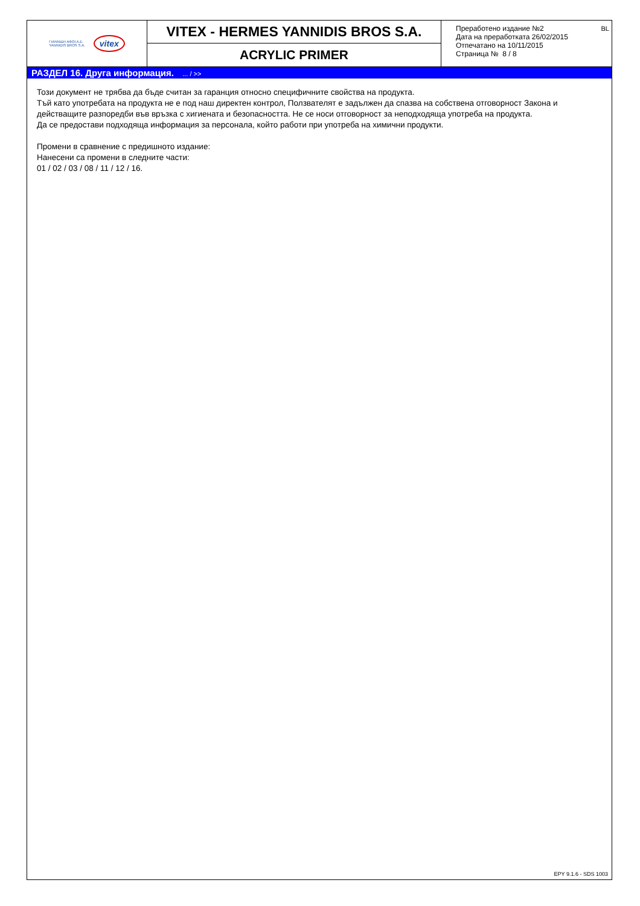ΓΙΑΝΝΙΔΗ ΑΦΟΙ Α.Ε.
YANNIDIS BROS S.A.
vitex
VITEX - HERMES YANNIDIS BROS S.A.
ACRYLIC PRIMER
BL
Преработено издание №2
Дата на преработката 26/02/2015
Отпечатано на 10/11/2015
Страница № 8 / 8
РАЗДЕЛ 16. Друга информация. ... / >>
Този документ не трябва да бъде считан за гаранция относно специфичните свойства на продукта.
Тъй като употребата на продукта не е под наш директен контрол, Ползвателят е задължен да спазва на собствена отговорност Закона и действащите разпоредби във връзка с хигиената и безопасността. Не се носи отговорност за неподходяща употреба на продукта.
Да се предостави подходяща информация за персонала, който работи при употреба на химични продукти.
Промени в сравнение с предишното издание:
Нанесени са промени в следните части:
01 / 02 / 03 / 08 / 11 / 12 / 16.
EPY 9.1.6 - SDS 1003